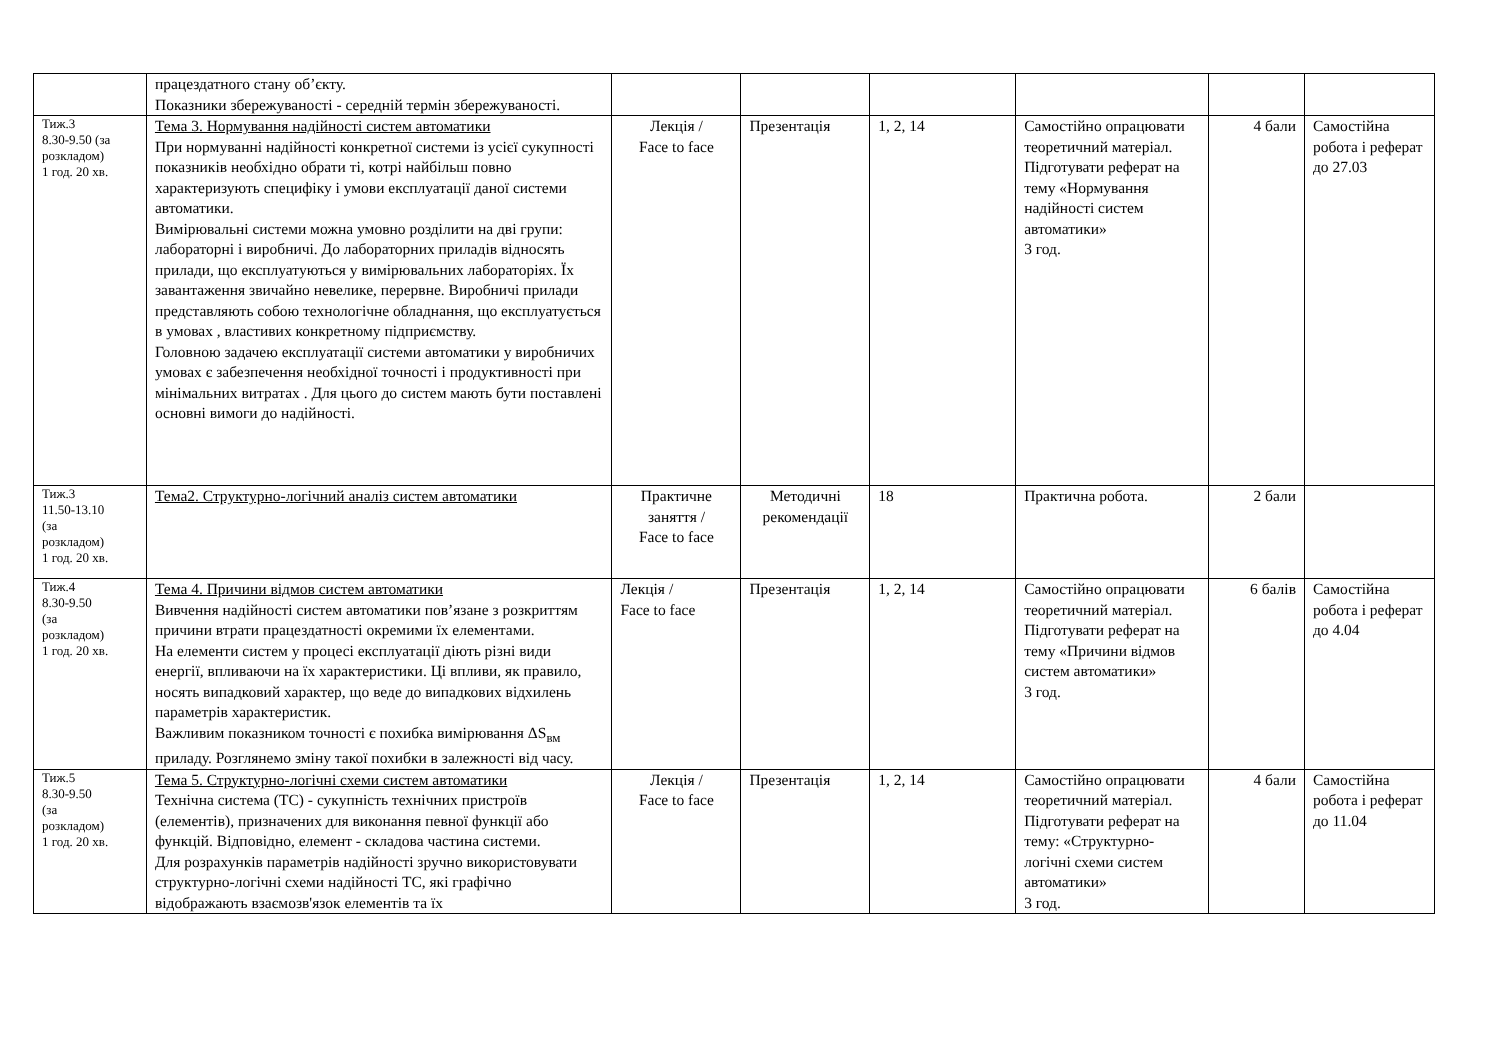| | працездатного стану об’єкту. Показники збережуваності - середній термін збережуваності. | | | | | | |
| Тиж.3 8.30-9.50 (за розкладом) 1 год. 20 хв. | Тема 3. Нормування надійності систем автоматики При нормуванні надійності конкретної системи із усієї сукупності показників необхідно обрати ті, котрі найбільш повно характеризують специфіку і умови експлуатації даної системи автоматики. Вимірювальні системи можна умовно розділити на дві групи: лабораторні і виробничі. До лабораторних приладів відносять прилади, що експлуатуються у вимірювальних лабораторіях. Їх завантаження звичайно невелике, перервне. Виробничі прилади представляють собою технологічне обладнання, що експлуатується в умовах , властивих конкретному підприємству. Головною задачею експлуатації системи автоматики у виробничих умовах є забезпечення необхідної точності і продуктивності при мінімальних витратах . Для цього до систем мають бути поставлені основні вимоги до надійності. | Лекція / Face to face | Презентація | 1, 2, 14 | Самостійно опрацювати теоретичний матеріал. Підготувати реферат на тему «Нормування надійності систем автоматики» 3 год. | 4 бали | Самостійна робота і реферат до 27.03 |
| Тиж.3 11.50-13.10 (за розкладом) 1 год. 20 хв. | Тема2. Структурно-логічний аналіз систем автоматики | Практичне заняття / Face to face | Методичні рекомендації | 18 | Практична робота. | 2 бали | |
| Тиж.4 8.30-9.50 (за розкладом) 1 год. 20 хв. | Тема 4. Причини відмов систем автоматики Вивчення надійності систем автоматики пов’язане з розкриттям причини втрати працездатності окремими їх елементами. На елементи систем у процесі експлуатації діють різні види енергії, впливаючи на їх характеристики. Ці впливи, як правило, носять випадковий характер, що веде до випадкових відхилень параметрів характеристик. Важливим показником точності є похибка вимірювання ΔS<sub>вм</sub> приладу. Розглянемо зміну такої похибки в залежності від часу. | Лекція / Face to face | Презентація | 1, 2, 14 | Самостійно опрацювати теоретичний матеріал. Підготувати реферат на тему «Причини відмов систем автоматики» 3 год. | 6 балів | Самостійна робота і реферат до 4.04 |
| Тиж.5 8.30-9.50 (за розкладом) 1 год. 20 хв. | Тема 5. Структурно-логічні схеми систем автоматики Технічна система (ТС) - сукупність технічних пристроїв (елементів), призначених для виконання певної функції або функцій. Відповідно, елемент - складова частина системи. Для розрахунків параметрів надійності зручно використовувати структурно-логічні схеми надійності ТС, які графічно відображають взаємозв'язок елементів та їх | Лекція / Face to face | Презентація | 1, 2, 14 | Самостійно опрацювати теоретичний матеріал. Підготувати реферат на тему: «Структурно-логічні схеми систем автоматики» 3 год. | 4 бали | Самостійна робота і реферат до 11.04 |